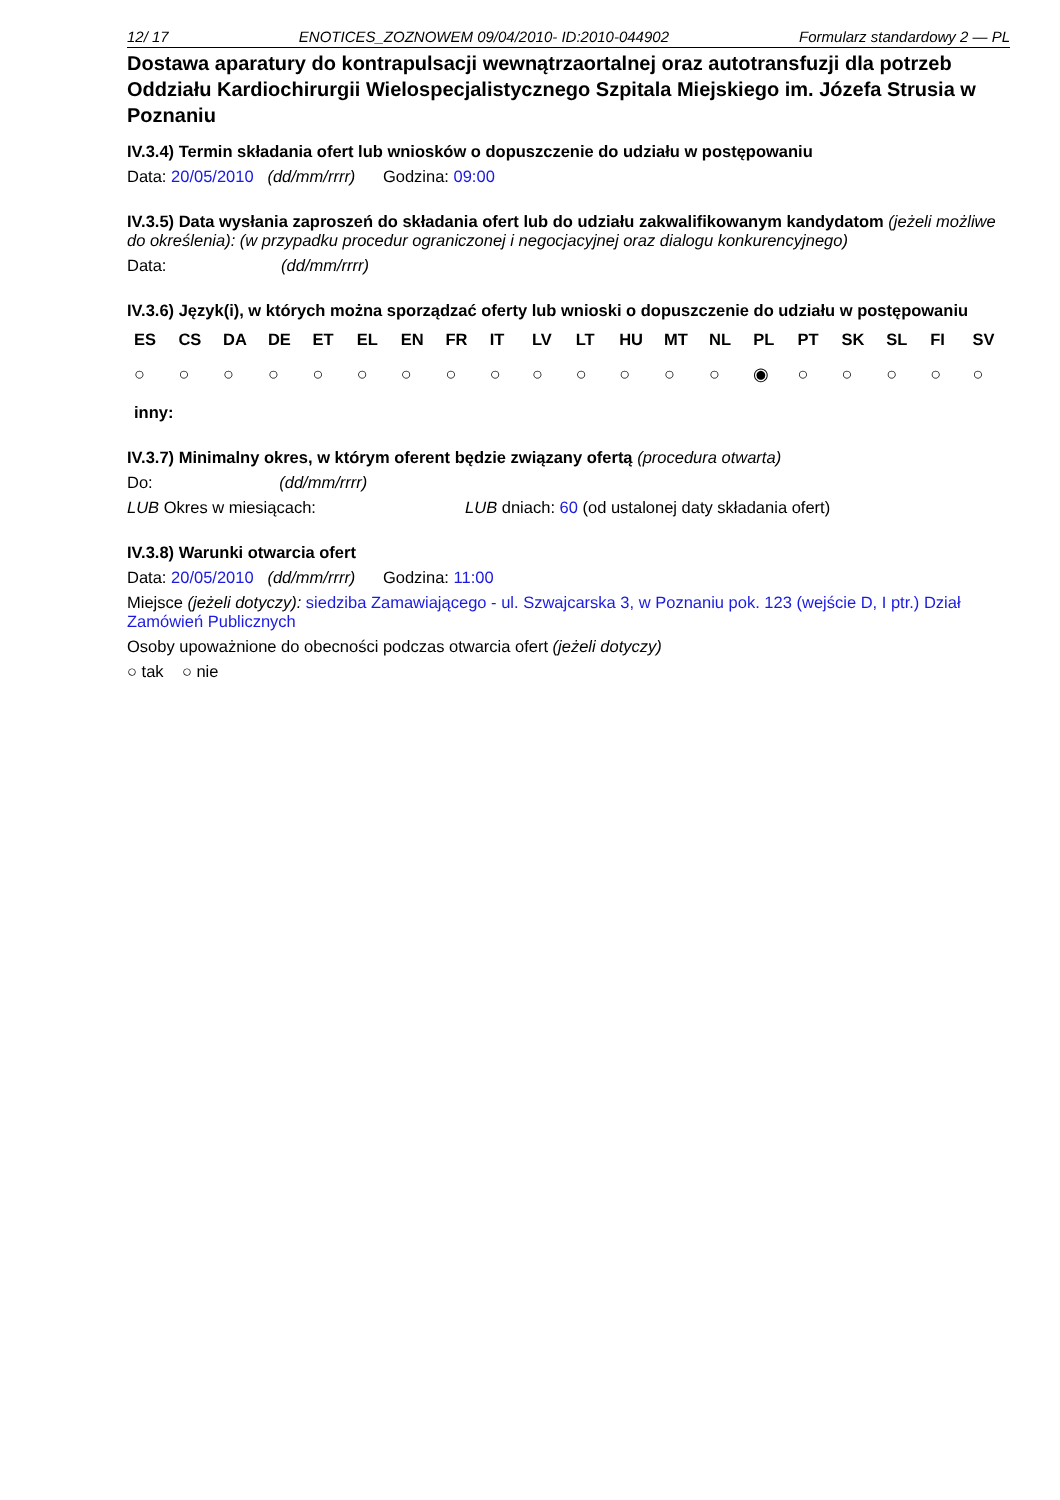12/ 17 ENOTICES_ZOZNOWEM 09/04/2010- ID:2010-044902 Formularz standardowy 2 — PL
Dostawa aparatury do kontrapulsacji wewnątrzaortalnej oraz autotransfuzji dla potrzeb Oddziału Kardiochirurgii Wielospecjalistycznego Szpitala Miejskiego im. Józefa Strusia w Poznaniu
IV.3.4) Termin składania ofert lub wniosków o dopuszczenie do udziału w postępowaniu
Data: 20/05/2010 (dd/mm/rrrr) Godzina: 09:00
IV.3.5) Data wysłania zaproszeń do składania ofert lub do udziału zakwalifikowanym kandydatom (jeżeli możliwe do określenia): (w przypadku procedur ograniczonej i negocjacyjnej oraz dialogu konkurencyjnego)
Data: (dd/mm/rrrr)
IV.3.6) Język(i), w których można sporządzać oferty lub wnioski o dopuszczenie do udziału w postępowaniu
| ES | CS | DA | DE | ET | EL | EN | FR | IT | LV | LT | HU | MT | NL | PL | PT | SK | SL | FI | SV |
| --- | --- | --- | --- | --- | --- | --- | --- | --- | --- | --- | --- | --- | --- | --- | --- | --- | --- | --- | --- |
| ○ | ○ | ○ | ○ | ○ | ○ | ○ | ○ | ○ | ○ | ○ | ○ | ○ | ○ | ◉ | ○ | ○ | ○ | ○ | ○ |
inny:
IV.3.7) Minimalny okres, w którym oferent będzie związany ofertą (procedura otwarta)
Do: (dd/mm/rrrr)
LUB Okres w miesiącach: LUB dniach: 60 (od ustalonej daty składania ofert)
IV.3.8) Warunki otwarcia ofert
Data: 20/05/2010 (dd/mm/rrrr) Godzina: 11:00
Miejsce (jeżeli dotyczy): siedziba Zamawiającego - ul. Szwajcarska 3, w Poznaniu pok. 123 (wejście D, I ptr.) Dział Zamówień Publicznych
Osoby upoważnione do obecności podczas otwarcia ofert (jeżeli dotyczy)
○ tak ○ nie